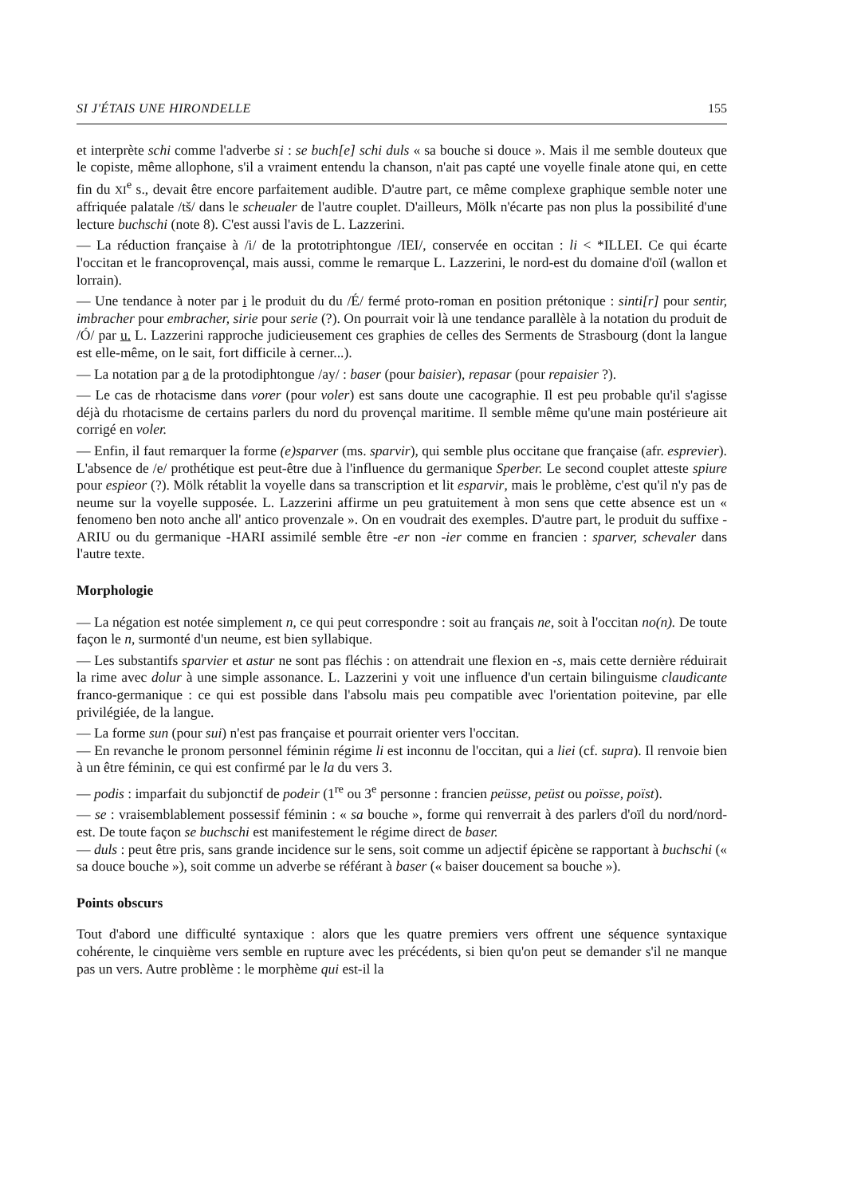SI J'ÉTAIS UNE HIRONDELLE 155
et interprète schi comme l'adverbe si : se buch[e] schi duls « sa bouche si douce ». Mais il me semble douteux que le copiste, même allophone, s'il a vraiment entendu la chanson, n'ait pas capté une voyelle finale atone qui, en cette fin du XI<sup>e</sup> s., devait être encore parfaitement audible. D'autre part, ce même complexe graphique semble noter une affriquée palatale /tš/ dans le scheualer de l'autre couplet. D'ailleurs, Mölk n'écarte pas non plus la possibilité d'une lecture buchschi (note 8). C'est aussi l'avis de L. Lazzerini.
— La réduction française à /i/ de la prototriphtongue /IEI/, conservée en occitan : li < *ILLEI. Ce qui écarte l'occitan et le francoprovençal, mais aussi, comme le remarque L. Lazzerini, le nord-est du domaine d'oïl (wallon et lorrain).
— Une tendance à noter par i le produit du du /É/ fermé proto-roman en position prétonique : sinti[r] pour sentir, imbracher pour embracher, sirie pour serie (?). On pourrait voir là une tendance parallèle à la notation du produit de /Ó/ par u. L. Lazzerini rapproche judicieusement ces graphies de celles des Serments de Strasbourg (dont la langue est elle-même, on le sait, fort difficile à cerner...).
— La notation par a de la protodiphtongue /ay/ : baser (pour baisier), repasar (pour repaisier ?).
— Le cas de rhotacisme dans vorer (pour voler) est sans doute une cacographie. Il est peu probable qu'il s'agisse déjà du rhotacisme de certains parlers du nord du provençal maritime. Il semble même qu'une main postérieure ait corrigé en voler.
— Enfin, il faut remarquer la forme (e)sparver (ms. sparvir), qui semble plus occitane que française (afr. esprevier). L'absence de /e/ prothétique est peut-être due à l'influence du germanique Sperber. Le second couplet atteste spiure pour espieor (?). Mölk rétablit la voyelle dans sa transcription et lit esparvir, mais le problème, c'est qu'il n'y pas de neume sur la voyelle supposée. L. Lazzerini affirme un peu gratuitement à mon sens que cette absence est un « fenomeno ben noto anche all' antico provenzale ». On en voudrait des exemples. D'autre part, le produit du suffixe -ARIU ou du germanique -HARI assimilé semble être -er non -ier comme en francien : sparver, schevaler dans l'autre texte.
Morphologie
— La négation est notée simplement n, ce qui peut correspondre : soit au français ne, soit à l'occitan no(n). De toute façon le n, surmonté d'un neume, est bien syllabique.
— Les substantifs sparvier et astur ne sont pas fléchis : on attendrait une flexion en -s, mais cette dernière réduirait la rime avec dolur à une simple assonance. L. Lazzerini y voit une influence d'un certain bilinguisme claudicante franco-germanique : ce qui est possible dans l'absolu mais peu compatible avec l'orientation poitevine, par elle privilégiée, de la langue.
— La forme sun (pour sui) n'est pas française et pourrait orienter vers l'occitan.
— En revanche le pronom personnel féminin régime li est inconnu de l'occitan, qui a liei (cf. supra). Il renvoie bien à un être féminin, ce qui est confirmé par le la du vers 3.
— podis : imparfait du subjonctif de podeir (1<sup>re</sup> ou 3<sup>e</sup> personne : francien peüsse, peüst ou poïsse, poïst).
— se : vraisemblablement possessif féminin : « sa bouche », forme qui renverrait à des parlers d'oïl du nord/nord-est. De toute façon se buchschi est manifestement le régime direct de baser.
— duls : peut être pris, sans grande incidence sur le sens, soit comme un adjectif épicène se rapportant à buchschi (« sa douce bouche »), soit comme un adverbe se référant à baser (« baiser doucement sa bouche »).
Points obscurs
Tout d'abord une difficulté syntaxique : alors que les quatre premiers vers offrent une séquence syntaxique cohérente, le cinquième vers semble en rupture avec les précédents, si bien qu'on peut se demander s'il ne manque pas un vers. Autre problème : le morphème qui est-il la